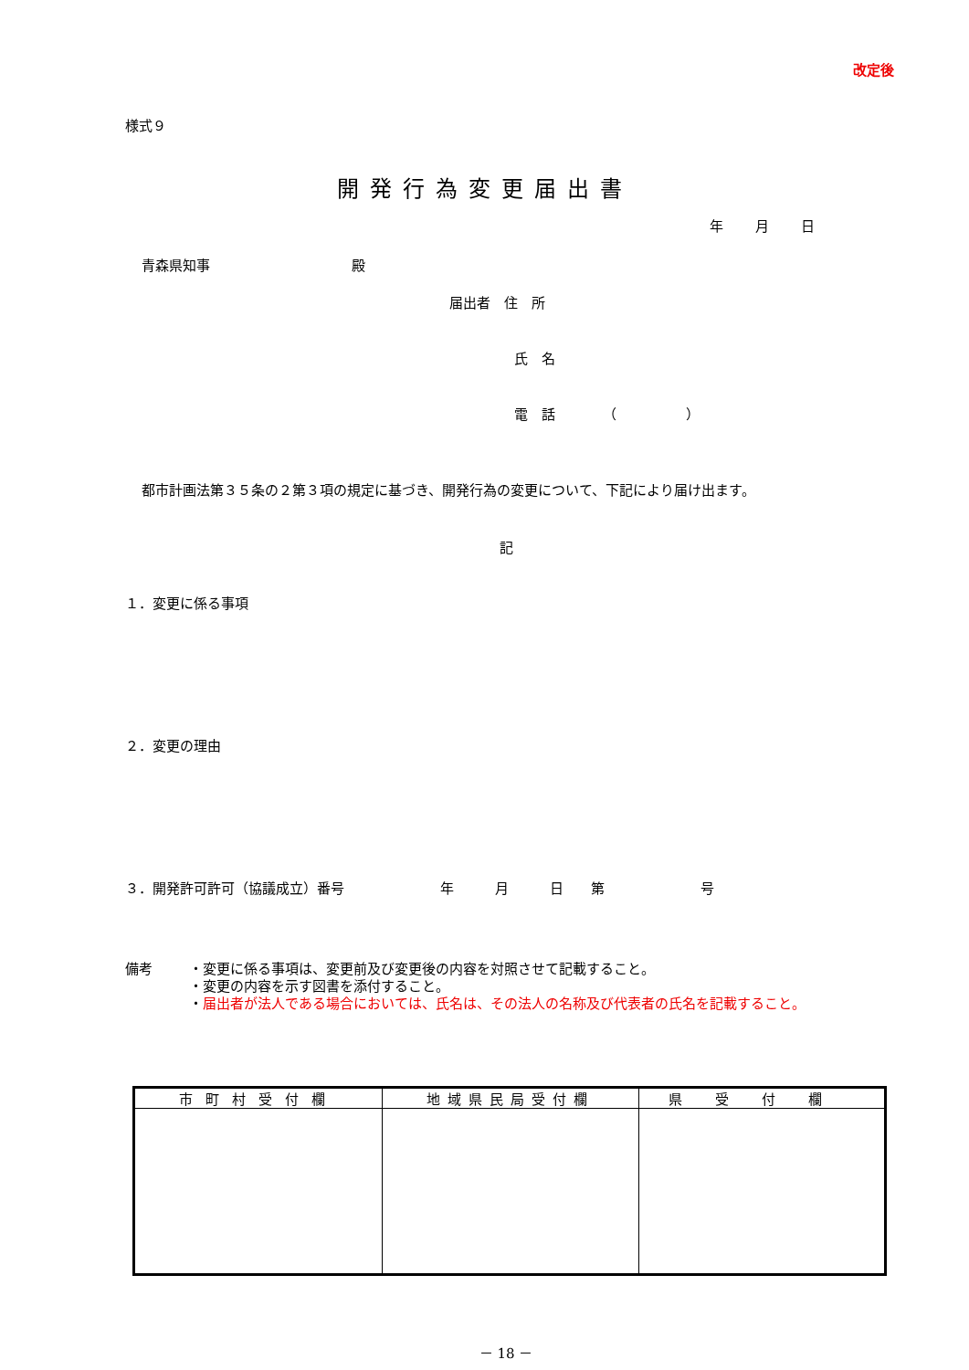改定後
様式９
開発行為変更届出書
年 月 日
青森県知事 殿
届出者　住　所
氏　名
電　話　　　　（　　　　　）
都市計画法第３５条の２第３項の規定に基づき、開発行為の変更について、下記により届け出ます。
記
１．変更に係る事項
２．変更の理由
３．開発許可許可（協議成立）番号　　　　　　　年　　　月　　　日　　第　　　　　　　号
備考 ・変更に係る事項は、変更前及び変更後の内容を対照させて記載すること。
・変更の内容を示す図書を添付すること。
・届出者が法人である場合においては、氏名は、その法人の名称及び代表者の氏名を記載すること。
| 市町村受付欄 | 地域県民局受付欄 | 県受付欄 |
| --- | --- | --- |
－ 18 －